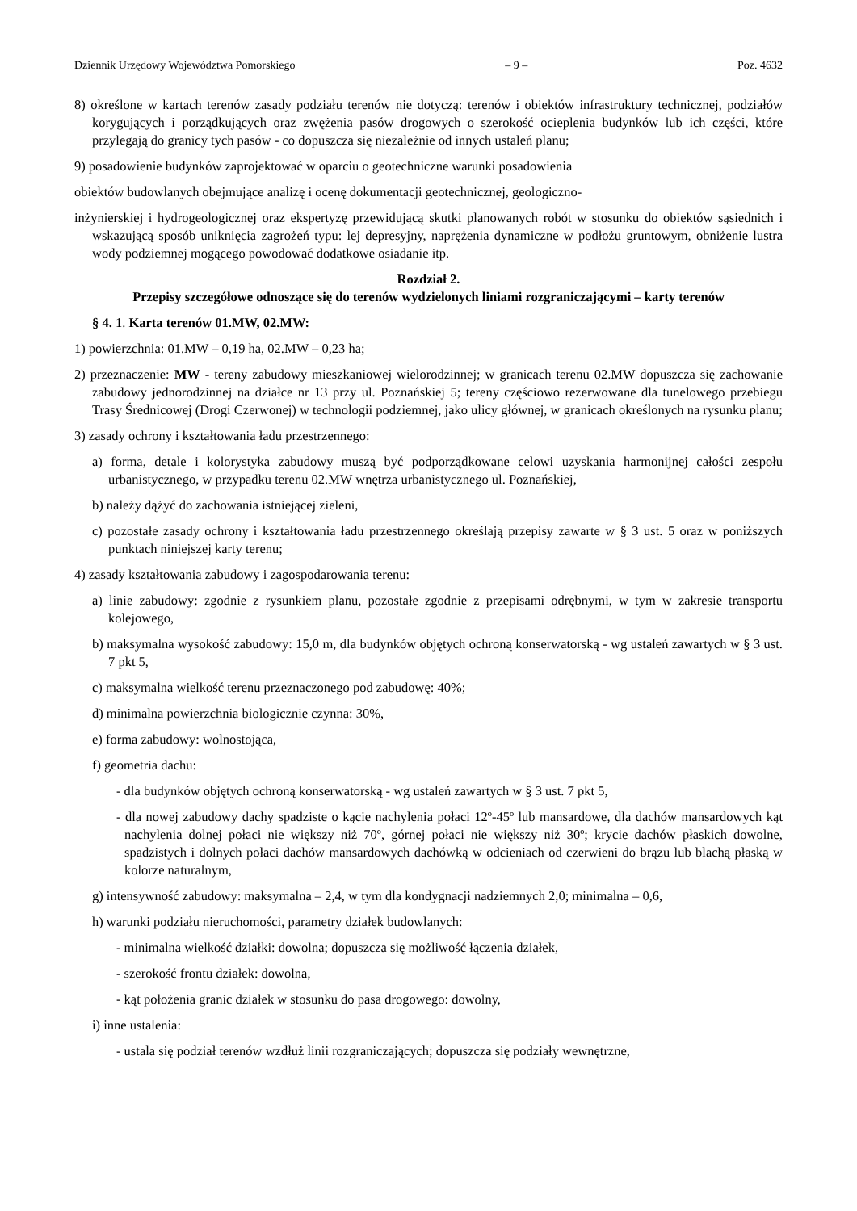Dziennik Urzędowy Województwa Pomorskiego – 9 – Poz. 4632
8) określone w kartach terenów zasady podziału terenów nie dotyczą: terenów i obiektów infrastruktury technicznej, podziałów korygujących i porządkujących oraz zwężenia pasów drogowych o szerokość ocieplenia budynków lub ich części, które przylegają do granicy tych pasów - co dopuszcza się niezależnie od innych ustaleń planu;
9) posadowienie budynków zaprojektować w oparciu o geotechniczne warunki posadowienia
obiektów budowlanych obejmujące analizę i ocenę dokumentacji geotechnicznej, geologiczno-
inżynierskiej i hydrogeologicznej oraz ekspertyzę przewidującą skutki planowanych robót w stosunku do obiektów sąsiednich i wskazującą sposób uniknięcia zagrożeń typu: lej depresyjny, naprężenia dynamiczne w podłożu gruntowym, obniżenie lustra wody podziemnej mogącego powodować dodatkowe osiadanie itp.
Rozdział 2.
Przepisy szczegółowe odnoszące się do terenów wydzielonych liniami rozgraniczającymi – karty terenów
§ 4. 1. Karta terenów 01.MW, 02.MW:
1) powierzchnia: 01.MW – 0,19 ha, 02.MW – 0,23 ha;
2) przeznaczenie: MW - tereny zabudowy mieszkaniowej wielorodzinnej; w granicach terenu 02.MW dopuszcza się zachowanie zabudowy jednorodzinnej na działce nr 13 przy ul. Poznańskiej 5; tereny częściowo rezerwowane dla tunelowego przebiegu Trasy Średnicowej (Drogi Czerwonej) w technologii podziemnej, jako ulicy głównej, w granicach określonych na rysunku planu;
3) zasady ochrony i kształtowania ładu przestrzennego:
a) forma, detale i kolorystyka zabudowy muszą być podporządkowane celowi uzyskania harmonijnej całości zespołu urbanistycznego, w przypadku terenu 02.MW wnętrza urbanistycznego ul. Poznańskiej,
b) należy dążyć do zachowania istniejącej zieleni,
c) pozostałe zasady ochrony i kształtowania ładu przestrzennego określają przepisy zawarte w § 3 ust. 5 oraz w poniższych punktach niniejszej karty terenu;
4) zasady kształtowania zabudowy i zagospodarowania terenu:
a) linie zabudowy: zgodnie z rysunkiem planu, pozostałe zgodnie z przepisami odrębnymi, w tym w zakresie transportu kolejowego,
b) maksymalna wysokość zabudowy: 15,0 m, dla budynków objętych ochroną konserwatorską - wg ustaleń zawartych w § 3 ust. 7 pkt 5,
c) maksymalna wielkość terenu przeznaczonego pod zabudowę: 40%;
d) minimalna powierzchnia biologicznie czynna: 30%,
e) forma zabudowy: wolnostojąca,
f) geometria dachu:
- dla budynków objętych ochroną konserwatorską - wg ustaleń zawartych w § 3 ust. 7 pkt 5,
- dla nowej zabudowy dachy spadziste o kącie nachylenia połaci 12º-45º lub mansardowe, dla dachów mansardowych kąt nachylenia dolnej połaci nie większy niż 70º, górnej połaci nie większy niż 30º; krycie dachów płaskich dowolne, spadzistych i dolnych połaci dachów mansardowych dachówką w odcieniach od czerwieni do brązu lub blachą płaską w kolorze naturalnym,
g) intensywność zabudowy: maksymalna – 2,4, w tym dla kondygnacji nadziemnych 2,0; minimalna – 0,6,
h) warunki podziału nieruchomości, parametry działek budowlanych:
- minimalna wielkość działki: dowolna; dopuszcza się możliwość łączenia działek,
- szerokość frontu działek: dowolna,
- kąt położenia granic działek w stosunku do pasa drogowego: dowolny,
i) inne ustalenia:
- ustala się podział terenów wzdłuż linii rozgraniczających; dopuszcza się podziały wewnętrzne,